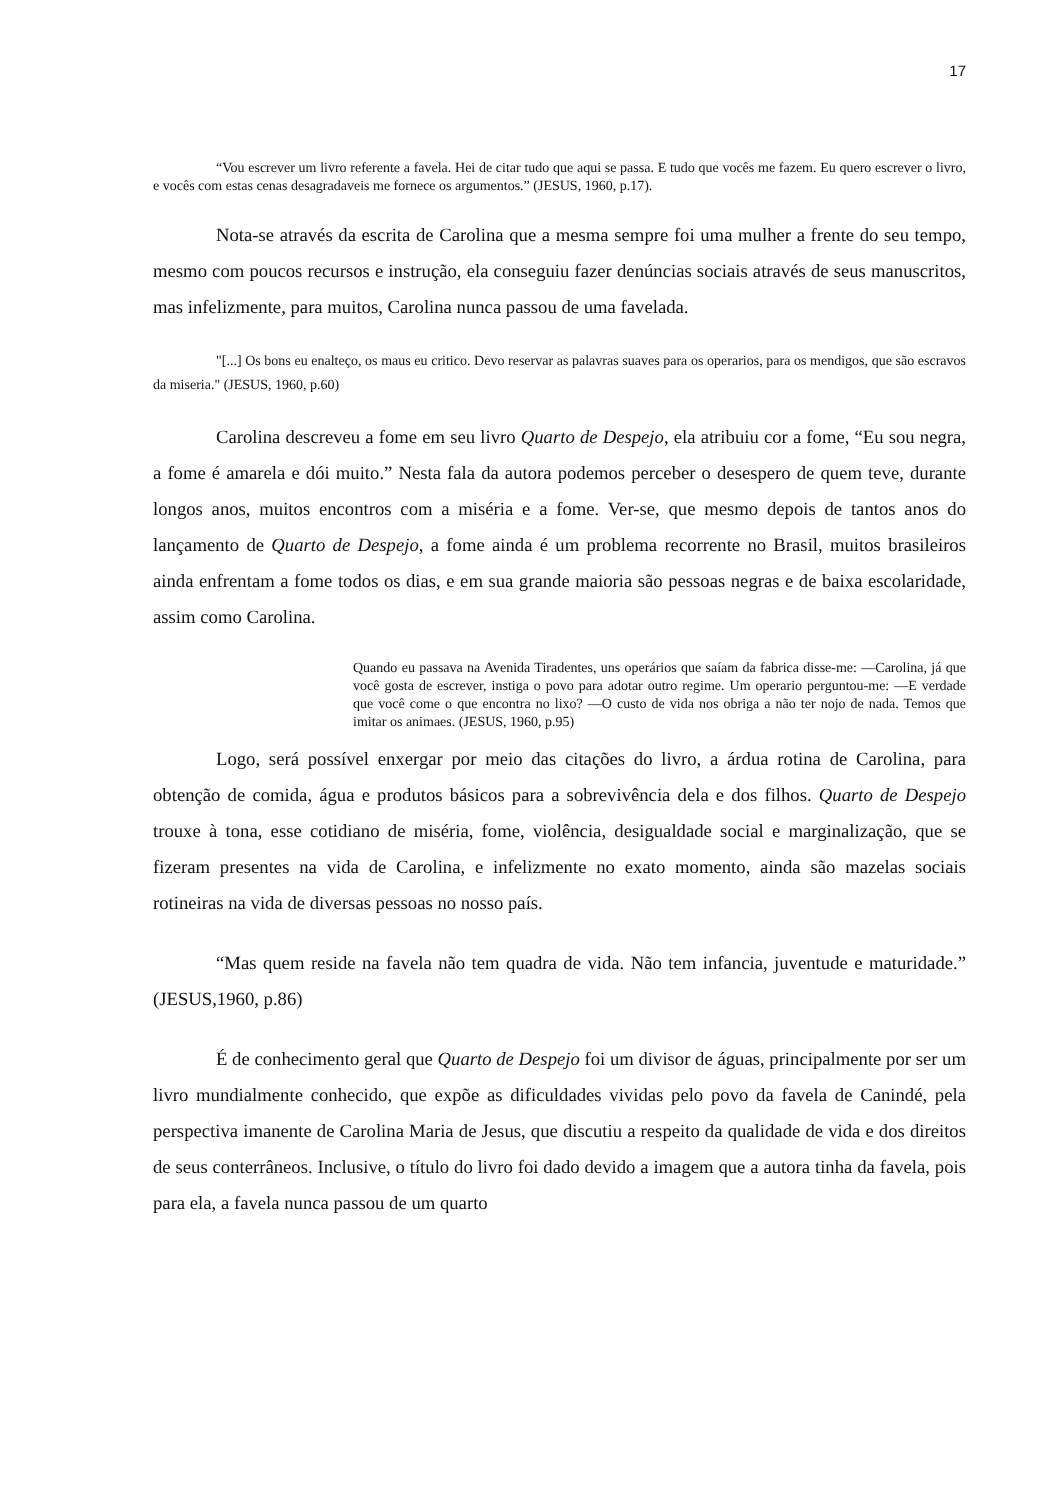17
“Vou escrever um livro referente a favela. Hei de citar tudo que aqui se passa. E tudo que vocês me fazem. Eu quero escrever o livro, e vocês com estas cenas desagradaveis me fornece os argumentos.” (JESUS, 1960, p.17).
Nota-se através da escrita de Carolina que a mesma sempre foi uma mulher a frente do seu tempo, mesmo com poucos recursos e instrução, ela conseguiu fazer denúncias sociais através de seus manuscritos, mas infelizmente, para muitos, Carolina nunca passou de uma favelada.
"[...] Os bons eu enalteço, os maus eu critico. Devo reservar as palavras suaves para os operarios, para os mendigos, que são escravos da miseria." (JESUS, 1960, p.60)
Carolina descreveu a fome em seu livro Quarto de Despejo, ela atribuiu cor a fome, “Eu sou negra, a fome é amarela e dói muito.” Nesta fala da autora podemos perceber o desespero de quem teve, durante longos anos, muitos encontros com a miséria e a fome. Ver-se, que mesmo depois de tantos anos do lançamento de Quarto de Despejo, a fome ainda é um problema recorrente no Brasil, muitos brasileiros ainda enfrentam a fome todos os dias, e em sua grande maioria são pessoas negras e de baixa escolaridade, assim como Carolina.
Quando eu passava na Avenida Tiradentes, uns operários que saíam da fabrica disse-me: —Carolina, já que você gosta de escrever, instiga o povo para adotar outro regime. Um operario perguntou-me: —E verdade que você come o que encontra no lixo? —O custo de vida nos obriga a não ter nojo de nada. Temos que imitar os animaes. (JESUS, 1960, p.95)
Logo, será possível enxergar por meio das citações do livro, a árdua rotina de Carolina, para obtenção de comida, água e produtos básicos para a sobrevivência dela e dos filhos. Quarto de Despejo trouxe à tona, esse cotidiano de miséria, fome, violência, desigualdade social e marginalização, que se fizeram presentes na vida de Carolina, e infelizmente no exato momento, ainda são mazelas sociais rotineiras na vida de diversas pessoas no nosso país.
“Mas quem reside na favela não tem quadra de vida. Não tem infancia, juventude e maturidade.” (JESUS,1960, p.86)
É de conhecimento geral que Quarto de Despejo foi um divisor de águas, principalmente por ser um livro mundialmente conhecido, que expõe as dificuldades vividas pelo povo da favela de Canindé, pela perspectiva imanente de Carolina Maria de Jesus, que discutiu a respeito da qualidade de vida e dos direitos de seus conterrâneos. Inclusive, o título do livro foi dado devido a imagem que a autora tinha da favela, pois para ela, a favela nunca passou de um quarto